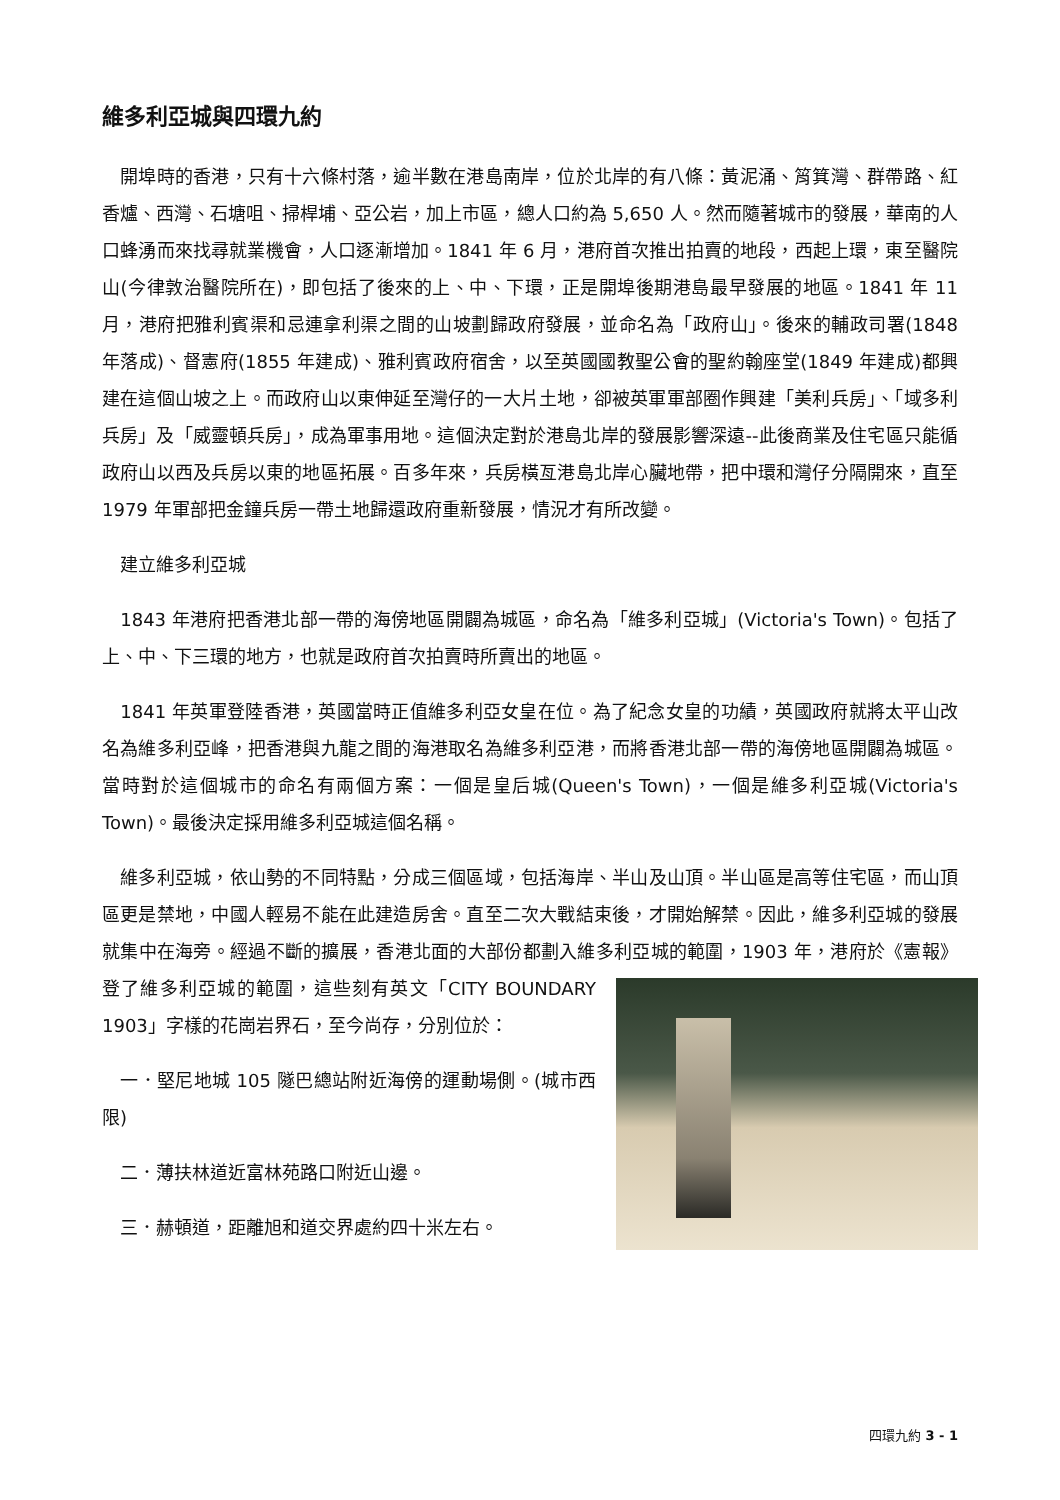維多利亞城與四環九約
　開埠時的香港，只有十六條村落，逾半數在港島南岸，位於北岸的有八條：黃泥涌、筲箕灣、群帶路、紅香爐、西灣、石塘咀、掃桿埔、亞公岩，加上市區，總人口約為 5,650 人。然而隨著城市的發展，華南的人口蜂湧而來找尋就業機會，人口逐漸增加。1841 年 6 月，港府首次推出拍賣的地段，西起上環，東至醫院山(今律敦治醫院所在)，即包括了後來的上、中、下環，正是開埠後期港島最早發展的地區。1841 年 11 月，港府把雅利賓渠和忌連拿利渠之間的山坡劃歸政府發展，並命名為「政府山」。後來的輔政司署(1848 年落成)、督憲府(1855 年建成)、雅利賓政府宿舍，以至英國國教聖公會的聖約翰座堂(1849 年建成)都興建在這個山坡之上。而政府山以東伸延至灣仔的一大片土地，卻被英軍軍部圈作興建「美利兵房」、「域多利兵房」及「威靈頓兵房」，成為軍事用地。這個決定對於港島北岸的發展影響深遠--此後商業及住宅區只能循政府山以西及兵房以東的地區拓展。百多年來，兵房橫亙港島北岸心臟地帶，把中環和灣仔分隔開來，直至 1979 年軍部把金鐘兵房一帶土地歸還政府重新發展，情況才有所改變。
　建立維多利亞城
　1843 年港府把香港北部一帶的海傍地區開闢為城區，命名為「維多利亞城」(Victoria's Town)。包括了上、中、下三環的地方，也就是政府首次拍賣時所賣出的地區。
　1841 年英軍登陸香港，英國當時正值維多利亞女皇在位。為了紀念女皇的功績，英國政府就將太平山改名為維多利亞峰，把香港與九龍之間的海港取名為維多利亞港，而將香港北部一帶的海傍地區開闢為城區。當時對於這個城市的命名有兩個方案：一個是皇后城(Queen's Town)，一個是維多利亞城(Victoria's Town)。最後決定採用維多利亞城這個名稱。
　維多利亞城，依山勢的不同特點，分成三個區域，包括海岸、半山及山頂。半山區是高等住宅區，而山頂區更是禁地，中國人輕易不能在此建造房舍。直至二次大戰結束後，才開始解禁。因此，維多利亞城的發展就集中在海旁。經過不斷的擴展，香港北面的大部份都劃入維多利亞城的範圍，1903 年，港府於《憲報》登了維多利亞城的範圍，這些刻有英文「CITY BOUNDARY 1903」字樣的花崗岩界石，至今尚存，分別位於：
　一．堅尼地城 105 隧巴總站附近海傍的運動場側。(城市西限)
　二．薄扶林道近富林苑路口附近山邊。
　三．赫頓道，距離旭和道交界處約四十米左右。
四環九約 3 - 1